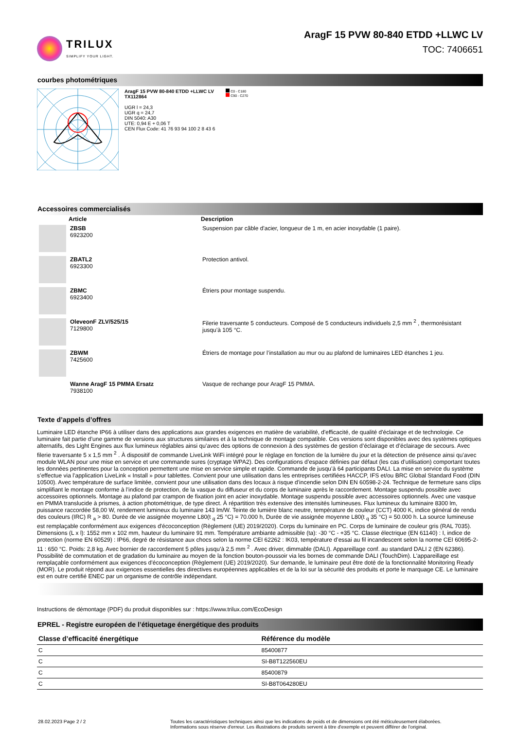TRILUX
SIMPLIFY YOUR LIGHT.
AragF 15 PVW 80-840 ETDD +LLWC LV
TOC: 7406651
courbes photométriques
AragF 15 PVW 80-840 ETDD +LLWC LV
TX112864
UGR l = 24,3
UGR q = 24,7
DIN 5040: A30
UTE: 0,94 E + 0,06 T
CEN Flux Code: 41 76 93 94 100 2 8 43 6
C0 - C180
C90 - C270
Accessoires commercialisés
| | Article | Description |
| | ZBSB 6923200 | Suspension par câble d'acier, longueur de 1 m, en acier inoxydable (1 paire). |
| | ZBATL2 6923300 | Protection antivol. |
| | ZBMC 6923400 | Étriers pour montage suspendu. |
| | OleveonF ZLV/525/15 7129800 | Filerie traversante 5 conducteurs. Composé de 5 conducteurs individuels 2,5 mm <sup>2</sup> , thermorésistant jusqu’à 105 °C. |
| | ZBWM 7425600 | Étriers de montage pour l’installation au mur ou au plafond de luminaires LED étanches 1 jeu. |
| | Wanne AragF 15 PMMA Ersatz 7938100 | Vasque de rechange pour AragF 15 PMMA. |
Texte d’appels d’offres
Luminaire LED étanche IP66 à utiliser dans des applications aux grandes exigences en matière de variabilité, d'efficacité, de qualité d'éclairage et de technologie. Ce luminaire fait partie d’une gamme de versions aux structures similaires et à la technique de montage compatible. Ces versions sont disponibles avec des systèmes optiques alternatifs, des Light Engines aux flux lumineux réglables ainsi qu’avec des options de connexion à des systèmes de gestion d’éclairage et d’éclairage de secours. Avec filerie traversante 5 x 1,5 mm <sup>2</sup> . À dispositif de commande LiveLink WiFi intégré pour le réglage en fonction de la lumière du jour et la détection de présence ainsi qu’avec module WLAN pour une mise en service et une commande sures (cryptage WPA2). Des configurations d’espace définies par défaut (les cas d’utilisation) comportant toutes les données pertinentes pour la conception permettent une mise en service simple et rapide. Commande de jusqu’à 64 participants DALI. La mise en service du système s’effectue via l’application LiveLink « Install » pour tablettes. Convient pour une utilisation dans les entreprises certifiées HACCP, IFS et/ou BRC Global Standard Food (DIN 10500). Avec température de surface limitée, convient pour une utilisation dans des locaux à risque d'incendie selon DIN EN 60598-2-24. Technique de fermeture sans clips simplifiant le montage conforme à l’indice de protection, de la vasque du diffuseur et du corps de luminaire après le raccordement. Montage suspendu possible avec accessoires optionnels. Montage au plafond par crampon de fixation joint en acier inoxydable. Montage suspendu possible avec accessoires optionnels. Avec une vasque en PMMA translucide à prismes, à action photométrique, de type direct. À répartition très extensive des intensités lumineuses. Flux lumineux du luminaire 8300 lm, puissance raccordée 58,00 W, rendement lumineux du luminaire 143 lm/W. Teinte de lumière blanc neutre, température de couleur (CCT) 4000 K, indice général de rendu des couleurs (IRC) R <sub>a</sub> > 80. Durée de vie assignée moyenne L80(t <sub>q</sub> 25 °C) = 70.000 h, Durée de vie assignée moyenne L80(t <sub>q</sub> 35 °C) = 50.000 h. La source lumineuse est remplaçable conformément aux exigences d'écoconception (Règlement (UE) 2019/2020). Corps du luminaire en PC. Corps de luminaire de couleur gris (RAL 7035). Dimensions (L x l): 1552 mm x 102 mm, hauteur du luminaire 91 mm. Température ambiante admissible (ta): -30 °C - +35 °C. Classe électrique (EN 61140) : I, indice de protection (norme EN 60529) : IP66, degré de résistance aux chocs selon la norme CEI 62262 : IK03, température d’essai au fil incandescent selon la norme CEI 60695-2-11 : 650 °C. Poids: 2,8 kg. Avec bornier de raccordement 5 pôles jusqu’à 2,5 mm <sup>2</sup> . Avec driver, dimmable (DALI). Appareillage conf. au standard DALI 2 (EN 62386). Possibilité de commutation et de gradation du luminaire au moyen de la fonction bouton-poussoir via les bornes de commande DALI (TouchDim). L'appareillage est remplaçable conformément aux exigences d'écoconception (Règlement (UE) 2019/2020). Sur demande, le luminaire peut être doté de la fonctionnalité Monitoring Ready (MOR). Le produit répond aux exigences essentielles des directives européennes applicables et de la loi sur la sécurité des produits et porte le marquage CE. Le luminaire est en outre certifié ENEC par un organisme de contrôle indépendant.
Instructions de démontage (PDF) du produit disponibles sur : https://www.trilux.com/EcoDesign
EPREL - Registre européen de l’étiquetage énergétique des produits
| Classe d’efficacité énergétique | Référence du modèle |
| --- | --- |
| C | 85400877 |
| C | SI-B8T122560EU |
| C | 85400879 |
| C | SI-B8T064280EU |
28.02.2023 Page 2 / 2 Toutes les caractéristiques techniques ainsi que les indications de poids et de dimensions ont été méticuleusement élaborées.
Informations sous réserve d'erreur. Les illustrations de produits servent à titre d'exemple et peuvent différer de l'original.